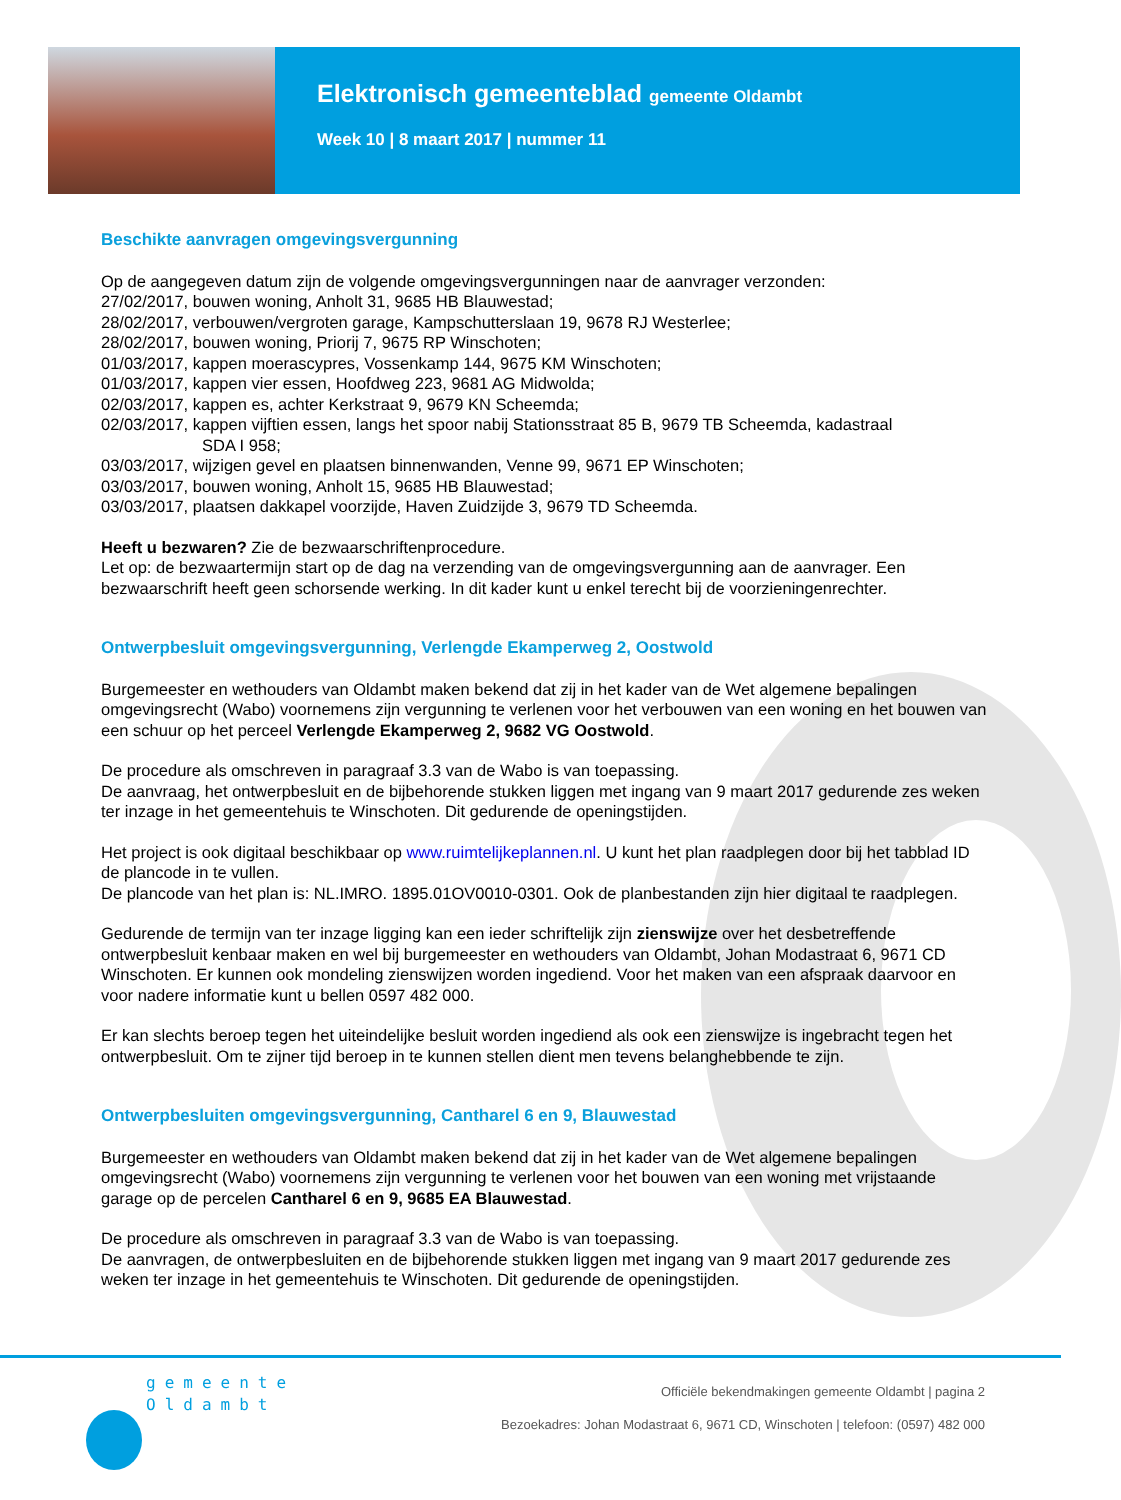Elektronisch gemeenteblad gemeente Oldambt
Week 10 | 8 maart 2017 | nummer 11
Beschikte aanvragen omgevingsvergunning
Op de aangegeven datum zijn de volgende omgevingsvergunningen naar de aanvrager verzonden:
27/02/2017, bouwen woning, Anholt 31, 9685 HB Blauwestad;
28/02/2017, verbouwen/vergroten garage, Kampschutterslaan 19, 9678 RJ Westerlee;
28/02/2017, bouwen woning, Priorij 7, 9675 RP Winschoten;
01/03/2017, kappen moerascypres, Vossenkamp 144, 9675 KM Winschoten;
01/03/2017, kappen vier essen, Hoofdweg 223, 9681 AG Midwolda;
02/03/2017, kappen es, achter Kerkstraat 9, 9679 KN Scheemda;
02/03/2017, kappen vijftien essen, langs het spoor nabij Stationsstraat 85 B, 9679 TB Scheemda, kadastraal
SDA I 958;
03/03/2017, wijzigen gevel en plaatsen binnenwanden, Venne 99, 9671 EP Winschoten;
03/03/2017, bouwen woning, Anholt 15, 9685 HB Blauwestad;
03/03/2017, plaatsen dakkapel voorzijde, Haven Zuidzijde 3, 9679 TD Scheemda.
Heeft u bezwaren? Zie de bezwaarschriftenprocedure.
Let op: de bezwaartermijn start op de dag na verzending van de omgevingsvergunning aan de aanvrager. Een bezwaarschrift heeft geen schorsende werking. In dit kader kunt u enkel terecht bij de voorzieningenrechter.
Ontwerpbesluit omgevingsvergunning, Verlengde Ekamperweg 2, Oostwold
Burgemeester en wethouders van Oldambt maken bekend dat zij in het kader van de Wet algemene bepalingen omgevingsrecht (Wabo) voornemens zijn vergunning te verlenen voor het verbouwen van een woning en het bouwen van een schuur op het perceel Verlengde Ekamperweg 2, 9682 VG Oostwold.
De procedure als omschreven in paragraaf 3.3 van de Wabo is van toepassing.
De aanvraag, het ontwerpbesluit en de bijbehorende stukken liggen met ingang van 9 maart 2017 gedurende zes weken ter inzage in het gemeentehuis te Winschoten. Dit gedurende de openingstijden.
Het project is ook digitaal beschikbaar op www.ruimtelijkeplannen.nl. U kunt het plan raadplegen door bij het tabblad ID de plancode in te vullen.
De plancode van het plan is: NL.IMRO. 1895.01OV0010-0301. Ook de planbestanden zijn hier digitaal te raadplegen.
Gedurende de termijn van ter inzage ligging kan een ieder schriftelijk zijn zienswijze over het desbetreffende ontwerpbesluit kenbaar maken en wel bij burgemeester en wethouders van Oldambt, Johan Modastraat 6, 9671 CD Winschoten. Er kunnen ook mondeling zienswijzen worden ingediend. Voor het maken van een afspraak daarvoor en voor nadere informatie kunt u bellen 0597 482 000.
Er kan slechts beroep tegen het uiteindelijke besluit worden ingediend als ook een zienswijze is ingebracht tegen het ontwerpbesluit. Om te zijner tijd beroep in te kunnen stellen dient men tevens belanghebbende te zijn.
Ontwerpbesluiten omgevingsvergunning, Cantharel 6 en 9, Blauwestad
Burgemeester en wethouders van Oldambt maken bekend dat zij in het kader van de Wet algemene bepalingen omgevingsrecht (Wabo) voornemens zijn vergunning te verlenen voor het bouwen van een woning met vrijstaande garage op de percelen Cantharel 6 en 9, 9685 EA Blauwestad.
De procedure als omschreven in paragraaf 3.3 van de Wabo is van toepassing.
De aanvragen, de ontwerpbesluiten en de bijbehorende stukken liggen met ingang van 9 maart 2017 gedurende zes weken ter inzage in het gemeentehuis te Winschoten. Dit gedurende de openingstijden.
gemeente
Oldambt
Officiële bekendmakingen gemeente Oldambt | pagina 2
Bezoekadres: Johan Modastraat 6, 9671 CD, Winschoten | telefoon: (0597) 482 000